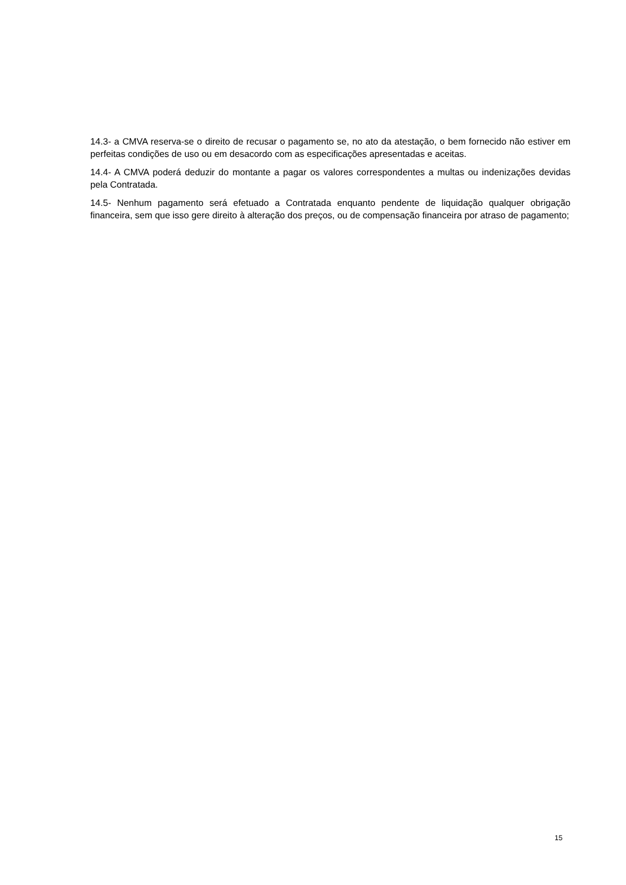14.3- a CMVA reserva-se o direito de recusar o pagamento se, no ato da atestação, o bem fornecido não estiver em perfeitas condições de uso ou em desacordo com as especificações apresentadas e aceitas.
14.4- A CMVA poderá deduzir do montante a pagar os valores correspondentes a multas ou indenizações devidas pela Contratada.
14.5- Nenhum pagamento será efetuado a Contratada enquanto pendente de liquidação qualquer obrigação financeira, sem que isso gere direito à alteração dos preços, ou de compensação financeira por atraso de pagamento;
15